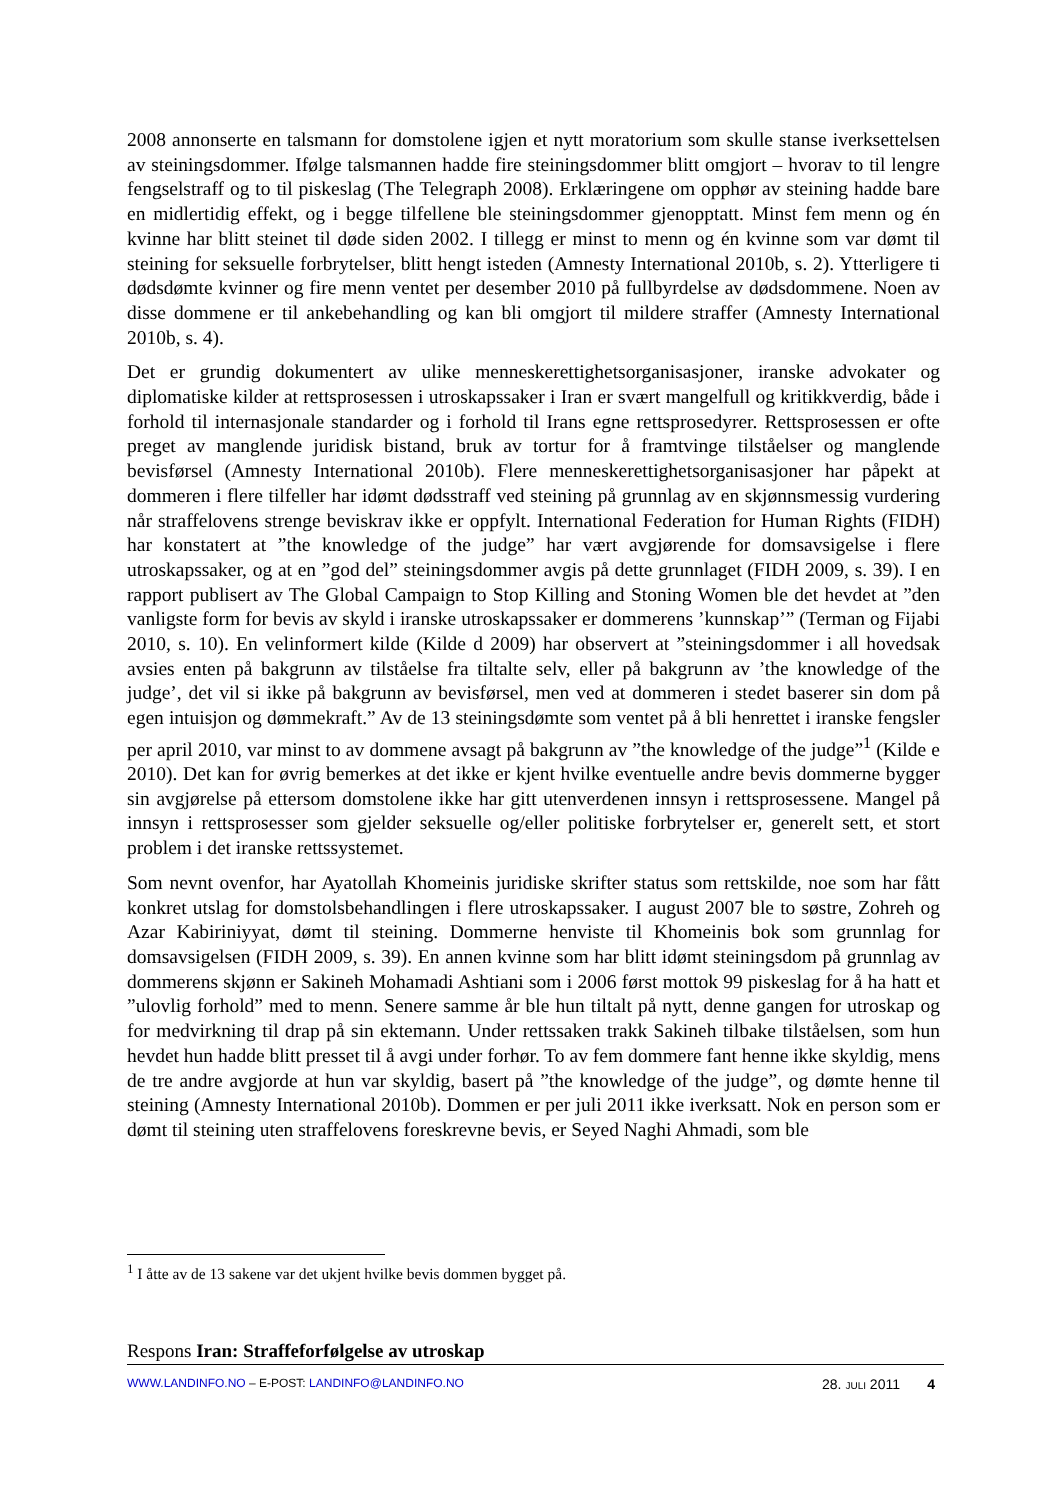2008 annonserte en talsmann for domstolene igjen et nytt moratorium som skulle stanse iverksettelsen av steiningsdommer. Ifølge talsmannen hadde fire steiningsdommer blitt omgjort – hvorav to til lengre fengselstraff og to til piskeslag (The Telegraph 2008). Erklæringene om opphør av steining hadde bare en midlertidig effekt, og i begge tilfellene ble steiningsdommer gjenopptatt. Minst fem menn og én kvinne har blitt steinet til døde siden 2002. I tillegg er minst to menn og én kvinne som var dømt til steining for seksuelle forbrytelser, blitt hengt isteden (Amnesty International 2010b, s. 2). Ytterligere ti dødsdømte kvinner og fire menn ventet per desember 2010 på fullbyrdelse av dødsdommene. Noen av disse dommene er til ankebehandling og kan bli omgjort til mildere straffer (Amnesty International 2010b, s. 4).
Det er grundig dokumentert av ulike menneskerettighetsorganisasjoner, iranske advokater og diplomatiske kilder at rettsprosessen i utroskapssaker i Iran er svært mangelfull og kritikkverdig, både i forhold til internasjonale standarder og i forhold til Irans egne rettsprosedyrer. Rettsprosessen er ofte preget av manglende juridisk bistand, bruk av tortur for å framtvinge tilståelser og manglende bevisførsel (Amnesty International 2010b). Flere menneskerettighetsorganisasjoner har påpekt at dommeren i flere tilfeller har idømt dødsstraff ved steining på grunnlag av en skjønnsmessig vurdering når straffelovens strenge beviskrav ikke er oppfylt. International Federation for Human Rights (FIDH) har konstatert at ”the knowledge of the judge” har vært avgjørende for domsavsigelse i flere utroskapssaker, og at en ”god del” steiningsdommer avgis på dette grunnlaget (FIDH 2009, s. 39). I en rapport publisert av The Global Campaign to Stop Killing and Stoning Women ble det hevdet at ”den vanligste form for bevis av skyld i iranske utroskapssaker er dommerens ’kunnskap’” (Terman og Fijabi 2010, s. 10). En velinformert kilde (Kilde d 2009) har observert at ”steiningsdommer i all hovedsak avsies enten på bakgrunn av tilståelse fra tiltalte selv, eller på bakgrunn av ’the knowledge of the judge’, det vil si ikke på bakgrunn av bevisførsel, men ved at dommeren i stedet baserer sin dom på egen intuisjon og dømmekraft.” Av de 13 steiningsdømte som ventet på å bli henrettet i iranske fengsler per april 2010, var minst to av dommene avsagt på bakgrunn av ”the knowledge of the judge”<sup>1</sup> (Kilde e 2010). Det kan for øvrig bemerkes at det ikke er kjent hvilke eventuelle andre bevis dommerne bygger sin avgjørelse på ettersom domstolene ikke har gitt utenverdenen innsyn i rettsprosessene. Mangel på innsyn i rettsprosesser som gjelder seksuelle og/eller politiske forbrytelser er, generelt sett, et stort problem i det iranske rettssystemet.
Som nevnt ovenfor, har Ayatollah Khomeinis juridiske skrifter status som rettskilde, noe som har fått konkret utslag for domstolsbehandlingen i flere utroskapssaker. I august 2007 ble to søstre, Zohreh og Azar Kabiriniyyat, dømt til steining. Dommerne henviste til Khomeinis bok som grunnlag for domsavsigelsen (FIDH 2009, s. 39). En annen kvinne som har blitt idømt steiningsdom på grunnlag av dommerens skjønn er Sakineh Mohamadi Ashtiani som i 2006 først mottok 99 piskeslag for å ha hatt et ”ulovlig forhold” med to menn. Senere samme år ble hun tiltalt på nytt, denne gangen for utroskap og for medvirkning til drap på sin ektemann. Under rettssaken trakk Sakineh tilbake tilståelsen, som hun hevdet hun hadde blitt presset til å avgi under forhør. To av fem dommere fant henne ikke skyldig, mens de tre andre avgjorde at hun var skyldig, basert på ”the knowledge of the judge”, og dømte henne til steining (Amnesty International 2010b). Dommen er per juli 2011 ikke iverksatt. Nok en person som er dømt til steining uten straffelovens foreskrevne bevis, er Seyed Naghi Ahmadi, som ble
<sup>1</sup> I åtte av de 13 sakene var det ukjent hvilke bevis dommen bygget på.
Respons Iran: Straffeforfølgelse av utroskap
WWW.LANDINFO.NO – E-POST: LANDINFO@LANDINFO.NO 28. JULI 2011 4